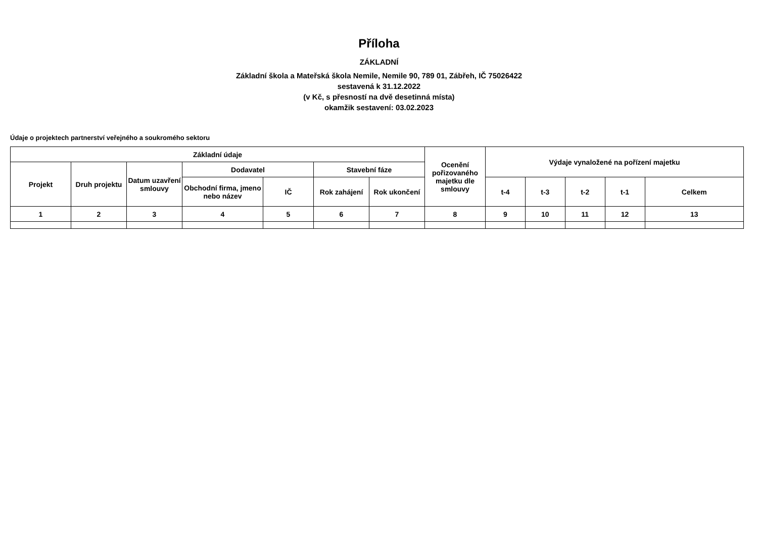Příloha
ZÁKLADNÍ
Základní škola a Mateřská škola Nemile, Nemile 90, 789 01, Zábřeh, IČ 75026422
sestavená k 31.12.2022
(v Kč, s přesností na dvě desetinná místa)
okamžik sestavení: 03.02.2023
Údaje o projektech partnerství veřejného a soukromého sektoru
| Základní údaje | | | | | | | Ocenění pořizovaného majetku dle smlouvy | Výdaje vynaložené na pořízení majetku | | | | |
| --- | --- | --- | --- | --- | --- | --- | --- | --- | --- | --- | --- | --- |
| Projekt | Druh projektu | Datum uzavření smlouvy | Dodavatel | | Stavební fáze | | | | | | | |
| | | | Obchodní firma, jmeno nebo název | IČ | Rok zahájení | Rok ukončení | | t-4 | t-3 | t-2 | t-1 | Celkem |
| 1 | 2 | 3 | 4 | 5 | 6 | 7 | 8 | 9 | 10 | 11 | 12 | 13 |